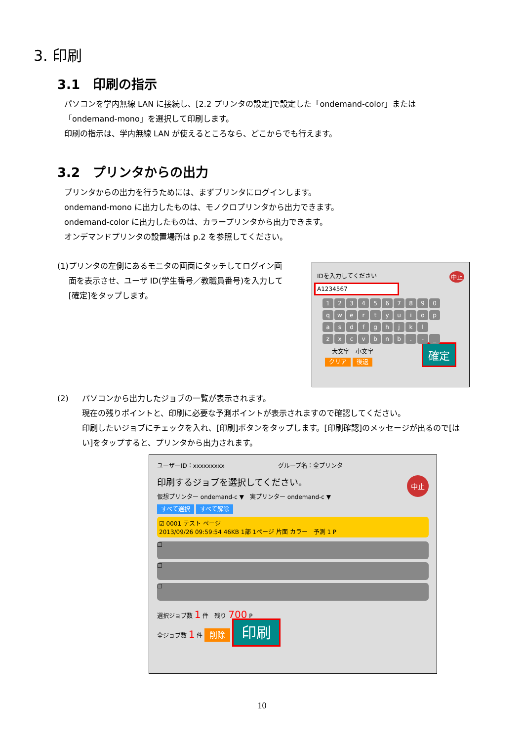3. 印刷
3.1　印刷の指示
パソコンを学内無線 LAN に接続し、[2.2 プリンタの設定]で設定した「ondemand-color」または「ondemand-mono」を選択して印刷します。
印刷の指示は、学内無線 LAN が使えるところなら、どこからでも行えます。
3.2　プリンタからの出力
プリンタからの出力を行うためには、まずプリンタにログインします。
ondemand-mono に出力したものは、モノクロプリンタから出力できます。
ondemand-color に出力したものは、カラープリンタから出力できます。
オンデマンドプリンタの設置場所は p.2 を参照してください。
(1) プリンタの左側にあるモニタの画面にタッチしてログイン画面を表示させ、ユーザ ID(学生番号／教職員番号)を入力して[確定]をタップします。
IDを入力してください 中止
A1234567
1234567890
qwertyuiop
asdfghjkl
zxcvbnb. - _
大文字　小文字
クリア 後退 確定
(2) パソコンから出力したジョブの一覧が表示されます。
現在の残りポイントと、印刷に必要な予測ポイントが表示されますので確認してください。
印刷したいジョブにチェックを入れ、[印刷]ボタンをタップします。[印刷確認]のメッセージが出るので[はい]をタップすると、プリンタから出力されます。
ユーザーID：xxxxxxxxx　　　　　　　　　グループ名：全プリンタ
印刷するジョブを選択してください。 中止
仮想プリンター ondemand-c ▼　実プリンター ondemand-c ▼
すべて選択 すべて解除
☑ 0001 テスト ページ
2013/09/26 09:59:54 46KB 1部 1ページ 片面 カラー　予測 1 P
☐
☐
☐
選択ジョブ数 1 件　残り 700 P
全ジョブ数 1 件 削除 印刷
10